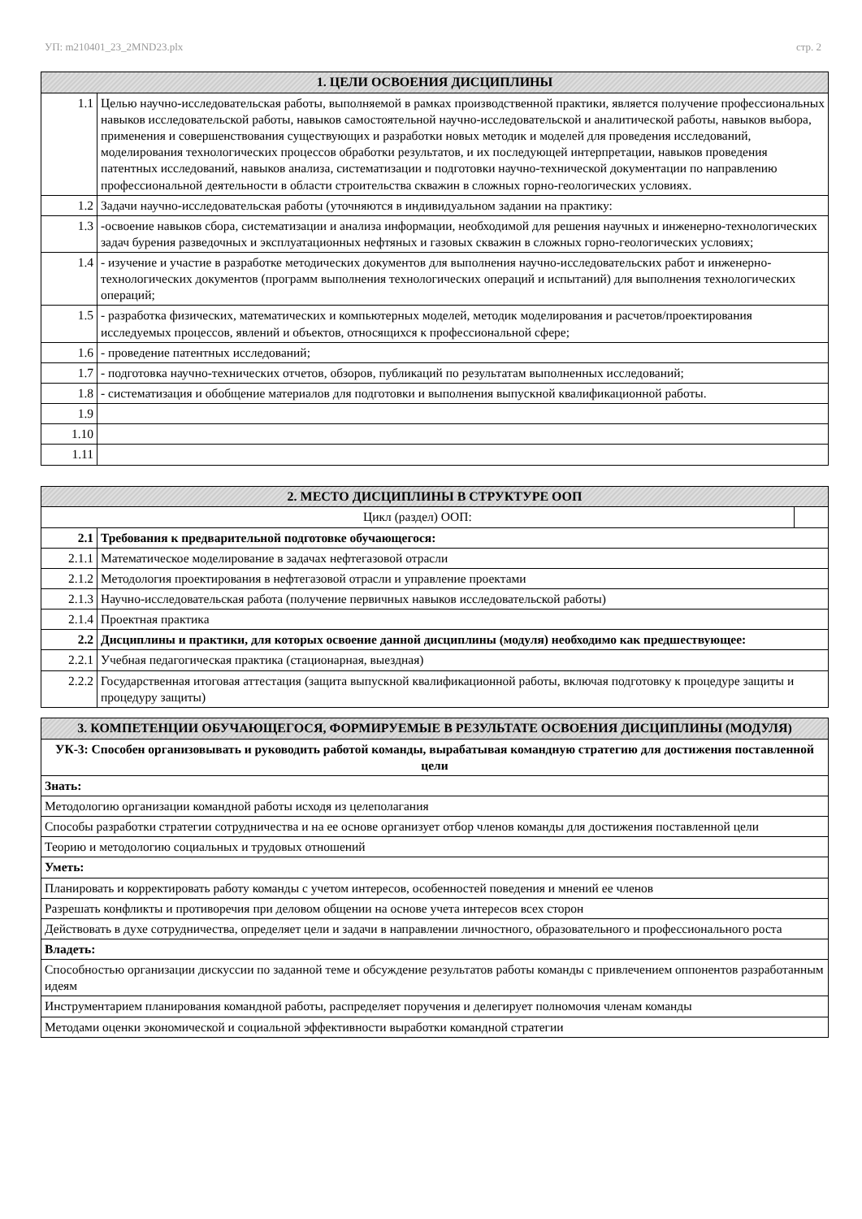УП: m210401_23_2MND23.plx стр. 2
| 1. ЦЕЛИ ОСВОЕНИЯ ДИСЦИПЛИНЫ | |
| --- | --- |
| 1.1 | Целью научно-исследовательская работы, выполняемой в рамках производственной практики, является получение профессиональных навыков исследовательской работы, навыков самостоятельной научно-исследовательской и аналитической работы, навыков выбора, применения и совершенствования существующих и разработки новых методик и моделей для проведения исследований, моделирования технологических процессов обработки результатов, и их последующей интерпретации, навыков проведения патентных исследований, навыков анализа, систематизации и подготовки научно-технической документации по направлению профессиональной деятельности в области строительства скважин в сложных горно-геологических условиях. |
| 1.2 | Задачи научно-исследовательская работы (уточняются в индивидуальном задании на практику: |
| 1.3 | -освоение навыков сбора, систематизации и анализа информации, необходимой для решения научных и инженерно-технологических задач бурения разведочных и эксплуатационных нефтяных и газовых скважин в сложных горно-геологических условиях; |
| 1.4 | - изучение и участие в разработке методических документов для выполнения научно-исследовательских работ и инженерно-технологических документов (программ выполнения технологических операций и испытаний) для выполнения технологических операций; |
| 1.5 | - разработка физических, математических и компьютерных моделей, методик моделирования и расчетов/проектирования исследуемых процессов, явлений и объектов, относящихся к профессиональной сфере; |
| 1.6 | - проведение патентных исследований; |
| 1.7 | - подготовка научно-технических отчетов, обзоров, публикаций по результатам выполненных исследований; |
| 1.8 | - систематизация и обобщение материалов для подготовки и выполнения выпускной квалификационной работы. |
| 1.9 | |
| 1.10 | |
| 1.11 | |
| 2. МЕСТО ДИСЦИПЛИНЫ В СТРУКТУРЕ ООП | | |
| --- | --- | --- |
| Цикл (раздел) ООП: | | |
| 2.1 | Требования к предварительной подготовке обучающегося: | |
| 2.1.1 | Математическое моделирование в задачах нефтегазовой отрасли | |
| 2.1.2 | Методология проектирования в нефтегазовой отрасли и управление проектами | |
| 2.1.3 | Научно-исследовательская работа (получение первичных навыков исследовательской работы) | |
| 2.1.4 | Проектная практика | |
| 2.2 | Дисциплины и практики, для которых освоение данной дисциплины (модуля) необходимо как предшествующее: | |
| 2.2.1 | Учебная педагогическая практика (стационарная, выездная) | |
| 2.2.2 | Государственная итоговая аттестация (защита выпускной квалификационной работы, включая подготовку к процедуре защиты и процедуру защиты) | |
| 3. КОМПЕТЕНЦИИ ОБУЧАЮЩЕГОСЯ, ФОРМИРУЕМЫЕ В РЕЗУЛЬТАТЕ ОСВОЕНИЯ ДИСЦИПЛИНЫ (МОДУЛЯ) |
| --- |
| УК-3: Способен организовывать и руководить работой команды, вырабатывая командную стратегию для достижения поставленной цели |
| Знать: |
| Методологию организации командной работы исходя из целеполагания |
| Способы разработки стратегии сотрудничества и на ее основе организует отбор членов команды для достижения поставленной цели |
| Теорию и методологию социальных и трудовых отношений |
| Уметь: |
| Планировать и корректировать работу команды с учетом интересов, особенностей поведения и мнений ее членов |
| Разрешать конфликты и противоречия при деловом общении на основе учета интересов всех сторон |
| Действовать в духе сотрудничества, определяет цели и задачи в направлении личностного, образовательного и профессионального роста |
| Владеть: |
| Способностью организации дискуссии по заданной теме и обсуждение результатов работы команды с привлечением оппонентов разработанным идеям |
| Инструментарием планирования командной работы, распределяет поручения и делегирует полномочия членам команды |
| Методами оценки экономической и социальной эффективности выработки командной стратегии |